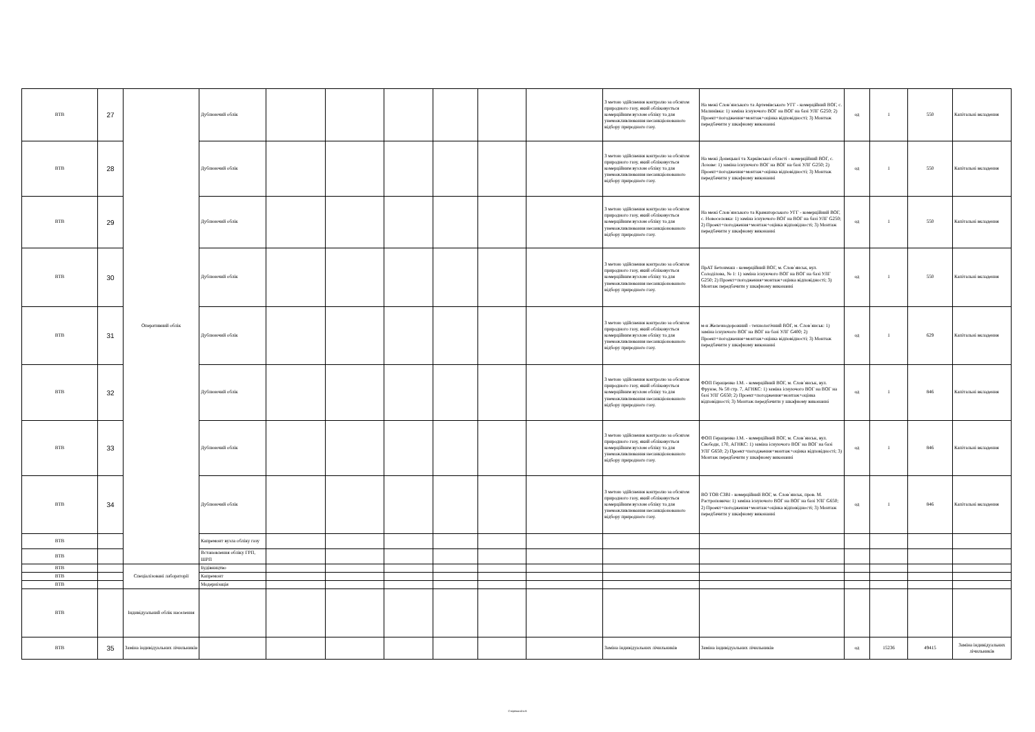| ВТВ | 27 | Оперативний облік | Дублюючий облік | | | | | | | З метою здійснення контролю за обсягом природного газу, який обліковується комерційним вузлом обліку та для унеможливлювання несанкціонованого відбору природного газу. | На межі Слов`янського та Артемівського УГГ - комерційний ВОГ, с. Малинівка: 1) заміна існуючого ВОГ на ВОГ на базі УЛГ G250; 2) Проект+погодження+монтаж+оцінка відповідності; 3) Монтаж передбачити у шкафному виконанні | од | 1 | 550 | Капітальні вкладення |
| ВТВ | 28 | | Дублюючий облік | | | | | | | З метою здійснення контролю за обсягом природного газу, який обліковується комерційним вузлом обліку та для унеможливлювання несанкціонованого відбору природного газу. | На межі Донецької та Харківської області - комерційний ВОГ, с. Лозове: 1) заміна існуючого ВОГ на ВОГ на базі УЛГ G250; 2) Проект+погодження+монтаж+оцінка відповідності; 3) Монтаж передбачити у шкафному виконанні | од | 1 | 550 | Капітальні вкладення |
| ВТВ | 29 | | Дублюючий облік | | | | | | | З метою здійснення контролю за обсягом природного газу, який обліковується комерційним вузлом обліку та для унеможливлювання несанкціонованого відбору природного газу. | На межі Слов`янського та Краматорського УГГ - комерційний ВОГ, с. Новоселовка: 1) заміна існуючого ВОГ на ВОГ на базі УЛГ G250; 2) Проект+погодження+монтаж+оцінка відповідності; 3) Монтаж передбачити у шкафному виконанні | од | 1 | 550 | Капітальні вкладення |
| ВТВ | 30 | | Дублюючий облік | | | | | | | З метою здійснення контролю за обсягом природного газу, який обліковується комерційним вузлом обліку та для унеможливлювання несанкціонованого відбору природного газу. | ПрАТ Бетонмаш - комерційний ВОГ, м. Слов`янськ, вул. Солоділова, № 1: 1) заміна існуючого ВОГ на ВОГ на базі УЛГ G250; 2) Проект+погодження+монтаж+оцінка відповідності; 3) Монтаж передбачити у шкафному виконанні | од | 1 | 550 | Капітальні вкладення |
| ВТВ | 31 | | Дублюючий облік | | | | | | | З метою здійснення контролю за обсягом природного газу, який обліковується комерційним вузлом обліку та для унеможливлювання несанкціонованого відбору природного газу. | м-н Железнодорожний - технологічний ВОГ, м. Слов`янськ: 1) заміна існуючого ВОГ на ВОГ на базі УЛГ G400; 2) Проект+погодження+монтаж+оцінка відповідності; 3) Монтаж передбачити у шкафному виконанні | од | 1 | 629 | Капітальні вкладення |
| ВТВ | 32 | | Дублюючий облік | | | | | | | З метою здійснення контролю за обсягом природного газу, який обліковується комерційним вузлом обліку та для унеможливлювання несанкціонованого відбору природного газу. | ФОП Геращенко І.М. - комерційний ВОГ, м. Слов`янськ, вул. Фрунзе, № 58 стр. 7, АГНКС: 1) заміна існуючого ВОГ на ВОГ на базі УЛГ G650; 2) Проект+погодження+монтаж+оцінка відповідності; 3) Монтаж передбачити у шкафному виконанні | од | 1 | 846 | Капітальні вкладення |
| ВТВ | 33 | | Дублюючий облік | | | | | | | З метою здійснення контролю за обсягом природного газу, який обліковується комерційним вузлом обліку та для унеможливлювання несанкціонованого відбору природного газу. | ФОП Геращенко І.М. - комерційний ВОГ, м. Слов`янськ, вул. Свободи, 170, АГНКС: 1) заміна існуючого ВОГ на ВОГ на базі УЛГ G650; 2) Проект+погодження+монтаж+оцінка відповідності; 3) Монтаж передбачити у шкафному виконанні | од | 1 | 846 | Капітальні вкладення |
| ВТВ | 34 | | Дублюючий облік | | | | | | | З метою здійснення контролю за обсягом природного газу, який обліковується комерційним вузлом обліку та для унеможливлювання несанкціонованого відбору природного газу. | ВО ТОВ СЗВІ - комерційний ВОГ, м. Слов`янськ, пров. М. Растроповича: 1) заміна існуючого ВОГ на ВОГ на базі УЛГ G650; 2) Проект+погодження+монтаж+оцінка відповідності; 3) Монтаж передбачити у шкафному виконанні | од | 1 | 846 | Капітальні вкладення |
| ВТВ | | | Капремонт вузла обліку газу | | | | | | | | | | | | |
| ВТВ | | | Встановлення обліку ГРП, ШРП | | | | | | | | | | | | |
| ВТВ | | Спеціалізовані лабораторії | Будівництво | | | | | | | | | | | | |
| ВТВ | | | Капремонт | | | | | | | | | | | | |
| ВТВ | | | Модернізація | | | | | | | | | | | | |
| ВТВ | | Індивідуальний облік населення | | | | | | | | | | | | | |
| ВТВ | 35 | Заміна індивідуальних лічильників | | | | | | | | Заміна індивідуальних лічильників | Заміна індивідуальних лічильників | од | 15236 | 49415 | Заміна індивідуальних лічильників |
Сторінка 4 із 6